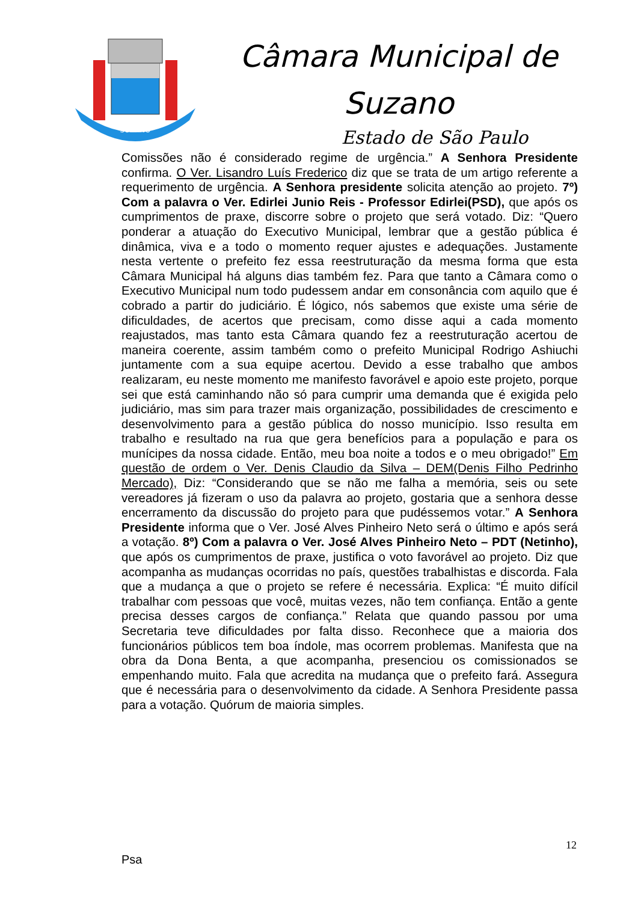SUZANO
Câmara Municipal de
Suzano
Estado de São Paulo
Comissões não é considerado regime de urgência.” A Senhora Presidente confirma. O Ver. Lisandro Luís Frederico diz que se trata de um artigo referente a requerimento de urgência. A Senhora presidente solicita atenção ao projeto. 7º) Com a palavra o Ver. Edirlei Junio Reis - Professor Edirlei(PSD), que após os cumprimentos de praxe, discorre sobre o projeto que será votado. Diz: “Quero ponderar a atuação do Executivo Municipal, lembrar que a gestão pública é dinâmica, viva e a todo o momento requer ajustes e adequações. Justamente nesta vertente o prefeito fez essa reestruturação da mesma forma que esta Câmara Municipal há alguns dias também fez. Para que tanto a Câmara como o Executivo Municipal num todo pudessem andar em consonância com aquilo que é cobrado a partir do judiciário. É lógico, nós sabemos que existe uma série de dificuldades, de acertos que precisam, como disse aqui a cada momento reajustados, mas tanto esta Câmara quando fez a reestruturação acertou de maneira coerente, assim também como o prefeito Municipal Rodrigo Ashiuchi juntamente com a sua equipe acertou. Devido a esse trabalho que ambos realizaram, eu neste momento me manifesto favorável e apoio este projeto, porque sei que está caminhando não só para cumprir uma demanda que é exigida pelo judiciário, mas sim para trazer mais organização, possibilidades de crescimento e desenvolvimento para a gestão pública do nosso município. Isso resulta em trabalho e resultado na rua que gera benefícios para a população e para os munícipes da nossa cidade. Então, meu boa noite a todos e o meu obrigado!” Em questão de ordem o Ver. Denis Claudio da Silva – DEM(Denis Filho Pedrinho Mercado), Diz: “Considerando que se não me falha a memória, seis ou sete vereadores já fizeram o uso da palavra ao projeto, gostaria que a senhora desse encerramento da discussão do projeto para que pudéssemos votar.” A Senhora Presidente informa que o Ver. José Alves Pinheiro Neto será o último e após será a votação. 8º) Com a palavra o Ver. José Alves Pinheiro Neto – PDT (Netinho), que após os cumprimentos de praxe, justifica o voto favorável ao projeto. Diz que acompanha as mudanças ocorridas no país, questões trabalhistas e discorda. Fala que a mudança a que o projeto se refere é necessária. Explica: “É muito difícil trabalhar com pessoas que você, muitas vezes, não tem confiança. Então a gente precisa desses cargos de confiança.” Relata que quando passou por uma Secretaria teve dificuldades por falta disso. Reconhece que a maioria dos funcionários públicos tem boa índole, mas ocorrem problemas. Manifesta que na obra da Dona Benta, a que acompanha, presenciou os comissionados se empenhando muito. Fala que acredita na mudança que o prefeito fará. Assegura que é necessária para o desenvolvimento da cidade. A Senhora Presidente passa para a votação. Quórum de maioria simples.
12
Psa